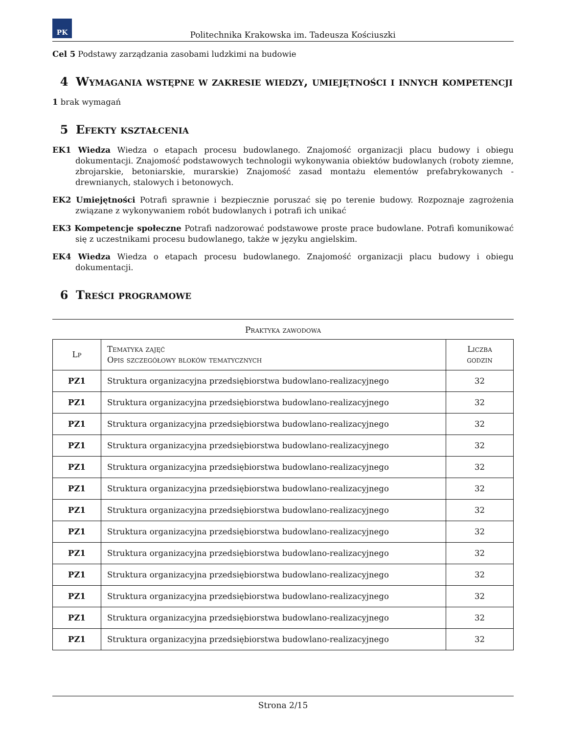PK
Politechnika Krakowska im. Tadeusza Kościuszki
Cel 5 Podstawy zarządzania zasobami ludzkimi na budowie
4 Wymagania wstępne w zakresie wiedzy, umiejętności i innych kompetencji
1 brak wymagań
5 Efekty kształcenia
EK1 Wiedza Wiedza o etapach procesu budowlanego. Znajomość organizacji placu budowy i obiegu dokumentacji. Znajomość podstawowych technologii wykonywania obiektów budowlanych (roboty ziemne, zbrojarskie, betoniarskie, murarskie) Znajomość zasad montażu elementów prefabrykowanych - drewnianych, stalowych i betonowych.
EK2 Umiejętności Potrafi sprawnie i bezpiecznie poruszać się po terenie budowy. Rozpoznaje zagrożenia związane z wykonywaniem robót budowlanych i potrafi ich unikać
EK3 Kompetencje społeczne Potrafi nadzorować podstawowe proste prace budowlane. Potrafi komunikować się z uczestnikami procesu budowlanego, także w języku angielskim.
EK4 Wiedza Wiedza o etapach procesu budowlanego. Znajomość organizacji placu budowy i obiegu dokumentacji.
6 Treści programowe
Praktyka zawodowa
| Lp | Tematyka zajęć Opis szczegółowy bloków tematycznych | Liczba godzin |
| --- | --- | --- |
| PZ1 | Struktura organizacyjna przedsiębiorstwa budowlano-realizacyjnego | 32 |
| PZ1 | Struktura organizacyjna przedsiębiorstwa budowlano-realizacyjnego | 32 |
| PZ1 | Struktura organizacyjna przedsiębiorstwa budowlano-realizacyjnego | 32 |
| PZ1 | Struktura organizacyjna przedsiębiorstwa budowlano-realizacyjnego | 32 |
| PZ1 | Struktura organizacyjna przedsiębiorstwa budowlano-realizacyjnego | 32 |
| PZ1 | Struktura organizacyjna przedsiębiorstwa budowlano-realizacyjnego | 32 |
| PZ1 | Struktura organizacyjna przedsiębiorstwa budowlano-realizacyjnego | 32 |
| PZ1 | Struktura organizacyjna przedsiębiorstwa budowlano-realizacyjnego | 32 |
| PZ1 | Struktura organizacyjna przedsiębiorstwa budowlano-realizacyjnego | 32 |
| PZ1 | Struktura organizacyjna przedsiębiorstwa budowlano-realizacyjnego | 32 |
| PZ1 | Struktura organizacyjna przedsiębiorstwa budowlano-realizacyjnego | 32 |
| PZ1 | Struktura organizacyjna przedsiębiorstwa budowlano-realizacyjnego | 32 |
| PZ1 | Struktura organizacyjna przedsiębiorstwa budowlano-realizacyjnego | 32 |
Strona 2/15